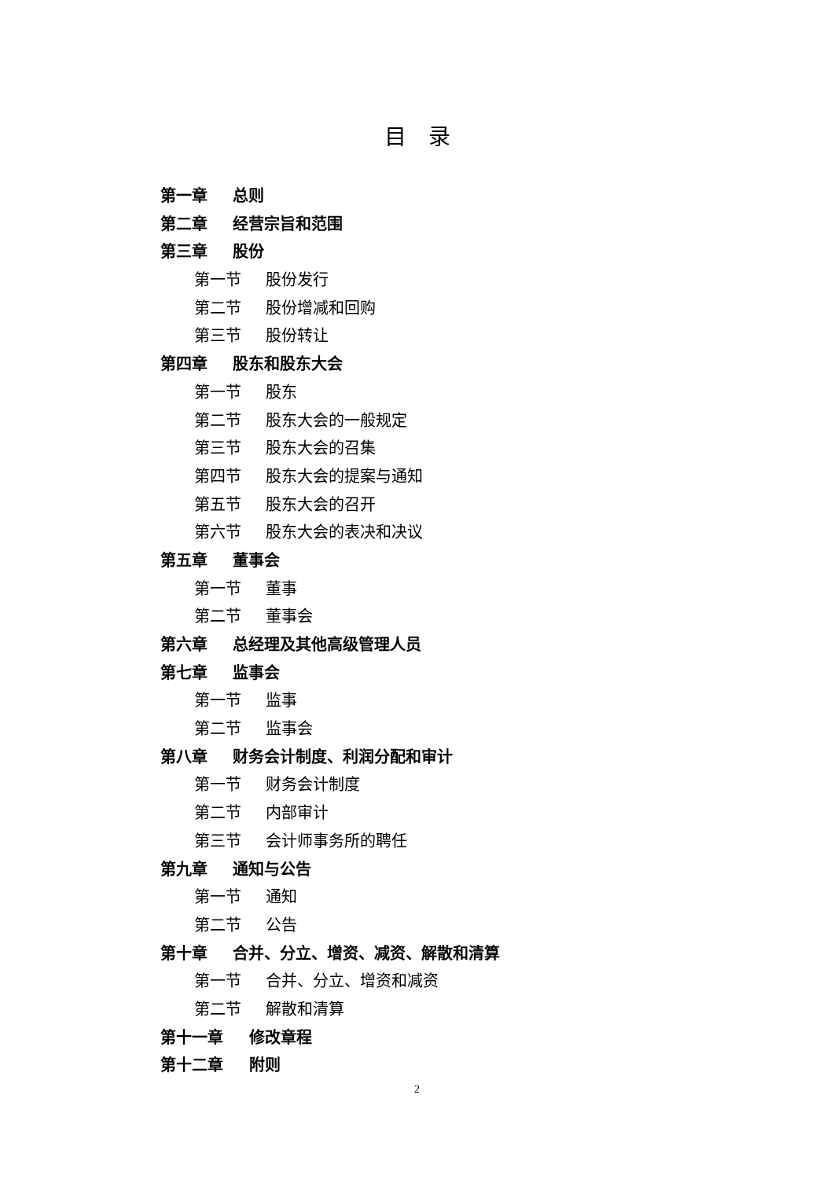目录
第一章 总则
第二章 经营宗旨和范围
第三章 股份
第一节 股份发行
第二节 股份增减和回购
第三节 股份转让
第四章 股东和股东大会
第一节 股东
第二节 股东大会的一般规定
第三节 股东大会的召集
第四节 股东大会的提案与通知
第五节 股东大会的召开
第六节 股东大会的表决和决议
第五章 董事会
第一节 董事
第二节 董事会
第六章 总经理及其他高级管理人员
第七章 监事会
第一节 监事
第二节 监事会
第八章 财务会计制度、利润分配和审计
第一节 财务会计制度
第二节 内部审计
第三节 会计师事务所的聘任
第九章 通知与公告
第一节 通知
第二节 公告
第十章 合并、分立、增资、减资、解散和清算
第一节 合并、分立、增资和减资
第二节 解散和清算
第十一章 修改章程
第十二章 附则
2